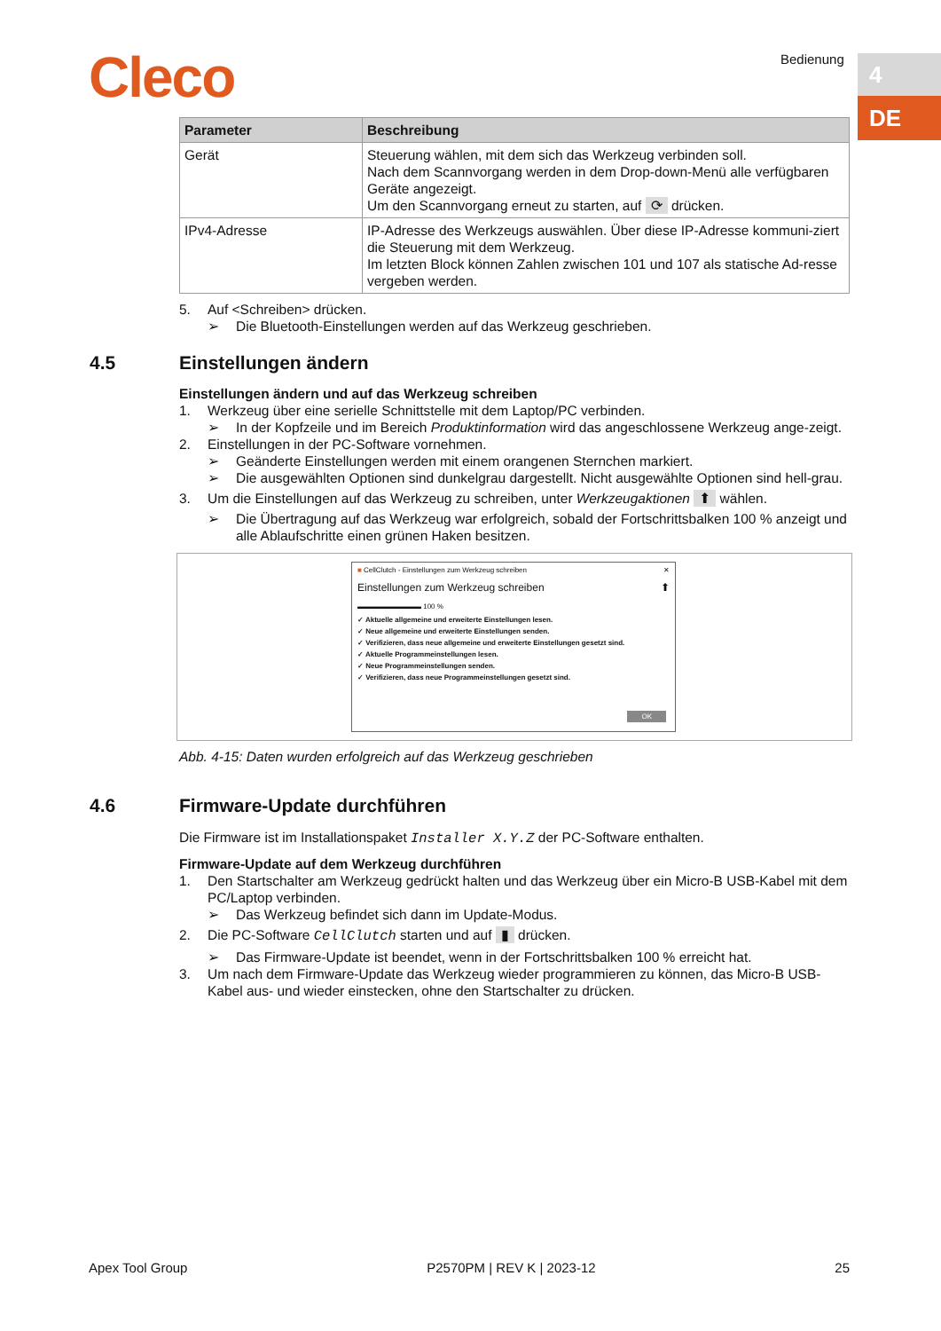Cleco Bedienung 4
DE
| Parameter | Beschreibung |
| --- | --- |
| Gerät | Steuerung wählen, mit dem sich das Werkzeug verbinden soll. Nach dem Scannvorgang werden in dem Drop-down-Menü alle verfügbaren Geräte angezeigt. Um den Scannvorgang erneut zu starten, auf ⟳ drücken. |
| IPv4-Adresse | IP-Adresse des Werkzeugs auswählen. Über diese IP-Adresse kommuni-ziert die Steuerung mit dem Werkzeug. Im letzten Block können Zahlen zwischen 101 und 107 als statische Ad-resse vergeben werden. |
5. Auf <Schreiben> drücken.
➢ Die Bluetooth-Einstellungen werden auf das Werkzeug geschrieben.
4.5 Einstellungen ändern
Einstellungen ändern und auf das Werkzeug schreiben
1. Werkzeug über eine serielle Schnittstelle mit dem Laptop/PC verbinden.
➢ In der Kopfzeile und im Bereich Produktinformation wird das angeschlossene Werkzeug ange-zeigt.
2. Einstellungen in der PC-Software vornehmen.
➢ Geänderte Einstellungen werden mit einem orangenen Sternchen markiert.
➢ Die ausgewählten Optionen sind dunkelgrau dargestellt. Nicht ausgewählte Optionen sind hell-grau.
3. Um die Einstellungen auf das Werkzeug zu schreiben, unter Werkzeugaktionen ⬆ wählen.
➢ Die Übertragung auf das Werkzeug war erfolgreich, sobald der Fortschrittsbalken 100 % anzeigt und alle Ablaufschritte einen grünen Haken besitzen.
■ CellClutch - Einstellungen zum Werkzeug schreiben ✕
Einstellungen zum Werkzeug schreiben ⬆
▬▬▬▬▬▬▬▬▬ 100 %
✓ Aktuelle allgemeine und erweiterte Einstellungen lesen.
✓ Neue allgemeine und erweiterte Einstellungen senden.
✓ Verifizieren, dass neue allgemeine und erweiterte Einstellungen gesetzt sind.
✓ Aktuelle Programmeinstellungen lesen.
✓ Neue Programmeinstellungen senden.
✓ Verifizieren, dass neue Programmeinstellungen gesetzt sind.
OK
Abb. 4-15: Daten wurden erfolgreich auf das Werkzeug geschrieben
4.6 Firmware-Update durchführen
Die Firmware ist im Installationspaket Installer X.Y.Z der PC-Software enthalten.
Firmware-Update auf dem Werkzeug durchführen
1. Den Startschalter am Werkzeug gedrückt halten und das Werkzeug über ein Micro-B USB-Kabel mit dem PC/Laptop verbinden.
➢ Das Werkzeug befindet sich dann im Update-Modus.
2. Die PC-Software CellClutch starten und auf ▮ drücken.
➢ Das Firmware-Update ist beendet, wenn in der Fortschrittsbalken 100 % erreicht hat.
3. Um nach dem Firmware-Update das Werkzeug wieder programmieren zu können, das Micro-B USB-Kabel aus- und wieder einstecken, ohne den Startschalter zu drücken.
Apex Tool Group P2570PM | REV K | 2023-12 25